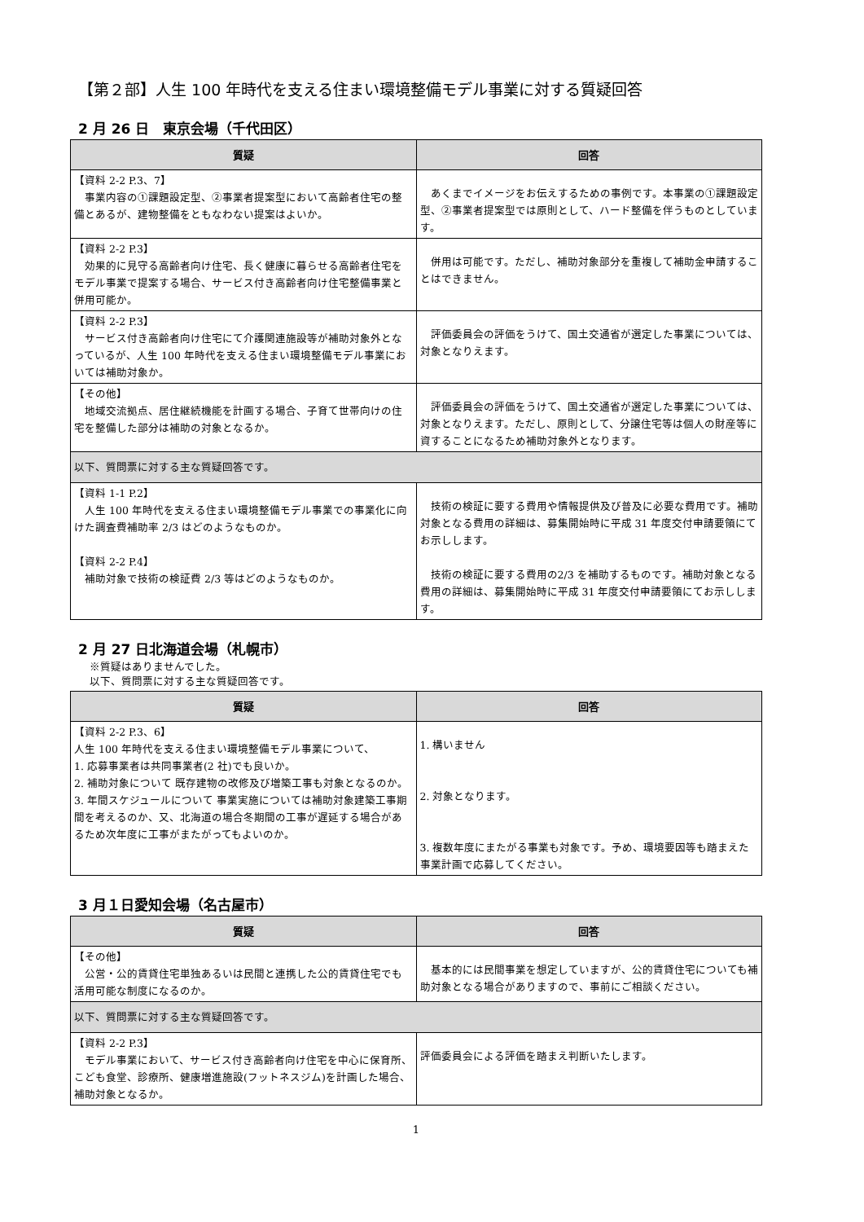【第２部】人生 100 年時代を支える住まい環境整備モデル事業に対する質疑回答
2 月 26 日　東京会場（千代田区）
| 質疑 | 回答 |
| --- | --- |
| 【資料 2-2 P.3、7】 事業内容の①課題設定型、②事業者提案型において高齢者住宅の整備とあるが、建物整備をともなわない提案はよいか。 | あくまでイメージをお伝えするための事例です。本事業の①課題設定型、②事業者提案型では原則として、ハード整備を伴うものとしています。 |
| 【資料 2-2 P.3】 効果的に見守る高齢者向け住宅、長く健康に暮らせる高齢者住宅をモデル事業で提案する場合、サービス付き高齢者向け住宅整備事業と併用可能か。 | 併用は可能です。ただし、補助対象部分を重複して補助金申請することはできません。 |
| 【資料 2-2 P.3】 サービス付き高齢者向け住宅にて介護関連施設等が補助対象外となっているが、人生 100 年時代を支える住まい環境整備モデル事業においては補助対象か。 | 評価委員会の評価をうけて、国土交通省が選定した事業については、対象となりえます。 |
| 【その他】 地域交流拠点、居住継続機能を計画する場合、子育て世帯向けの住宅を整備した部分は補助の対象となるか。 | 評価委員会の評価をうけて、国土交通省が選定した事業については、対象となりえます。ただし、原則として、分譲住宅等は個人の財産等に資することになるため補助対象外となります。 |
| 以下、質問票に対する主な質疑回答です。 | |
| 【資料 1-1 P.2】 人生 100 年時代を支える住まい環境整備モデル事業での事業化に向けた調査費補助率 2/3 はどのようなものか。 【資料 2-2 P.4】 補助対象で技術の検証費 2/3 等はどのようなものか。 | 技術の検証に要する費用や情報提供及び普及に必要な費用です。補助対象となる費用の詳細は、募集開始時に平成 31 年度交付申請要領にてお示しします。 技術の検証に要する費用の2/3 を補助するものです。補助対象となる費用の詳細は、募集開始時に平成 31 年度交付申請要領にてお示しします。 |
2 月 27 日北海道会場（札幌市）
※質疑はありませんでした。
以下、質問票に対する主な質疑回答です。
| 質疑 | 回答 |
| --- | --- |
| 【資料 2-2 P.3、6】 人生 100 年時代を支える住まい環境整備モデル事業について、 1. 応募事業者は共同事業者(2 社)でも良いか。 2. 補助対象について 既存建物の改修及び増築工事も対象となるのか。 3. 年間スケジュールについて 事業実施については補助対象建築工事期間を考えるのか、又、北海道の場合冬期間の工事が遅延する場合があるため次年度に工事がまたがってもよいのか。 | 1. 構いません 2. 対象となります。 3. 複数年度にまたがる事業も対象です。予め、環境要因等も踏まえた事業計画で応募してください。 |
3 月１日愛知会場（名古屋市）
| 質疑 | 回答 |
| --- | --- |
| 【その他】 公営・公的賃貸住宅単独あるいは民間と連携した公的賃貸住宅でも活用可能な制度になるのか。 | 基本的には民間事業を想定していますが、公的賃貸住宅についても補助対象となる場合がありますので、事前にご相談ください。 |
| 以下、質問票に対する主な質疑回答です。 | |
| 【資料 2-2 P.3】 モデル事業において、サービス付き高齢者向け住宅を中心に保育所、こども食堂、診療所、健康増進施設(フットネスジム)を計画した場合、補助対象となるか。 | 評価委員会による評価を踏まえ判断いたします。 |
1